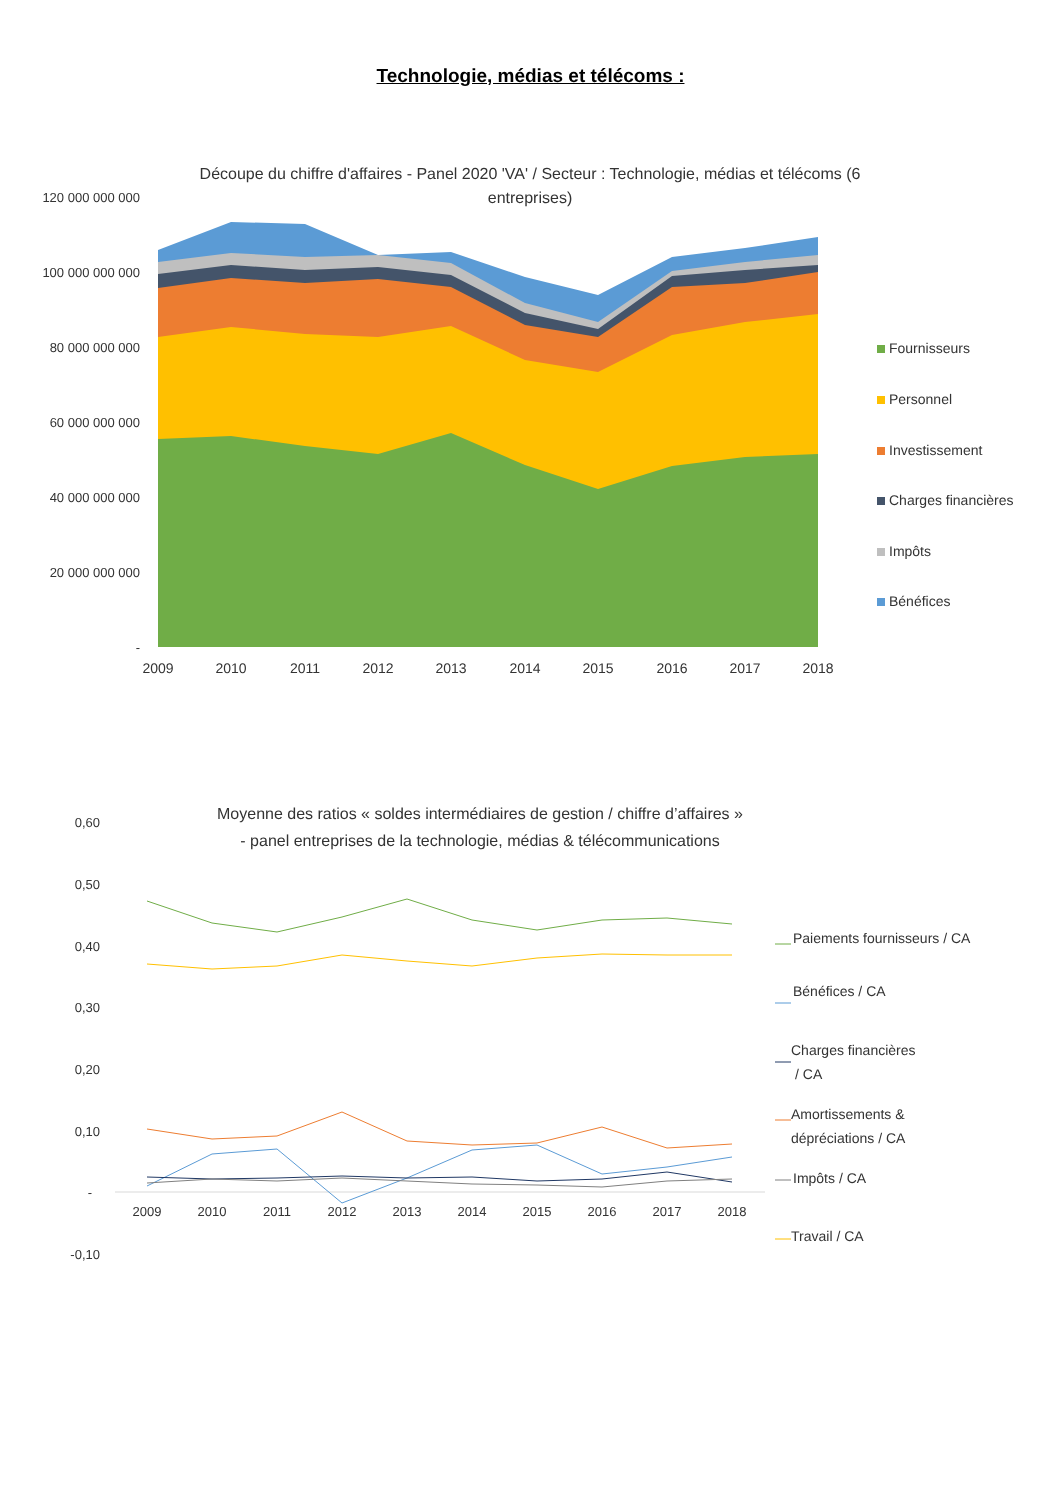Technologie, médias et télécoms :
Découpe du chiffre d'affaires - Panel 2020 'VA' / Secteur : Technologie, médias et télécoms (6
entreprises)
120 000 000 000
100 000 000 000
80 000 000 000
60 000 000 000
40 000 000 000
20 000 000 000
-
2009
2010
2011
2012
2013
2014
2015
2016
2017
2018
Fournisseurs
Personnel
Investissement
Charges financières
Impôts
Bénéfices
Moyenne des ratios « soldes intermédiaires de gestion / chiffre d’affaires »
- panel entreprises de la technologie, médias & télécommunications
0,60
0,50
0,40
0,30
0,20
0,10
-
-0,10
2009
2010
2011
2012
2013
2014
2015
2016
2017
2018
Paiements fournisseurs / CA
Bénéfices / CA
Charges financières
/ CA
Amortissements &
dépréciations / CA
Impôts / CA
Travail / CA